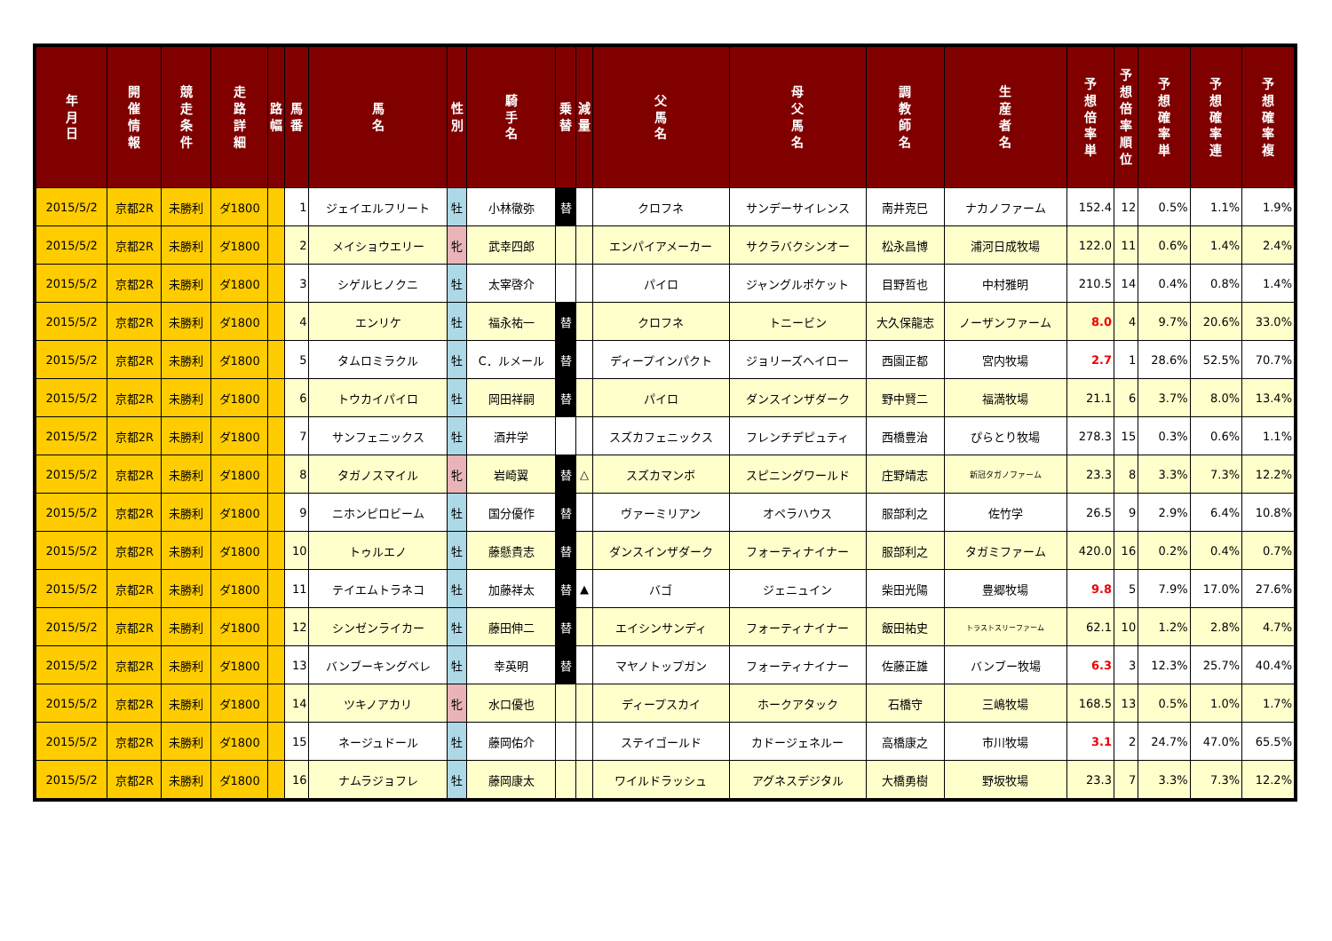| 年 月 日 | 開 催 情 報 | 競 走 条 件 | 走 路 詳 細 | 路 幅 | 馬 番 | 馬 名 | 性 別 | 騎 手 名 | 乗 替 | 減 量 | 父 馬 名 | 母 父 馬 名 | 調 教 師 名 | 生 産 者 名 | 予 想 倍 率 単 | 予 想 倍 率 順 位 | 予 想 確 率 単 | 予 想 確 率 連 | 予 想 確 率 複 |
| --- | --- | --- | --- | --- | --- | --- | --- | --- | --- | --- | --- | --- | --- | --- | --- | --- | --- | --- | --- |
| 2015/5/2 | 京都2R | 未勝利 | ダ1800 | | 1 | ジェイエルフリート | 牡 | 小林徹弥 | 替 | | クロフネ | サンデーサイレンス | 南井克巳 | ナカノファーム | 152.4 | 12 | 0.5% | 1.1% | 1.9% |
| 2015/5/2 | 京都2R | 未勝利 | ダ1800 | | 2 | メイショウエリー | 牝 | 武幸四郎 | | | エンパイアメーカー | サクラバクシンオー | 松永昌博 | 浦河日成牧場 | 122.0 | 11 | 0.6% | 1.4% | 2.4% |
| 2015/5/2 | 京都2R | 未勝利 | ダ1800 | | 3 | シゲルヒノクニ | 牡 | 太宰啓介 | | | パイロ | ジャングルポケット | 目野哲也 | 中村雅明 | 210.5 | 14 | 0.4% | 0.8% | 1.4% |
| 2015/5/2 | 京都2R | 未勝利 | ダ1800 | | 4 | エンリケ | 牡 | 福永祐一 | 替 | | クロフネ | トニービン | 大久保龍志 | ノーザンファーム | 8.0 | 4 | 9.7% | 20.6% | 33.0% |
| 2015/5/2 | 京都2R | 未勝利 | ダ1800 | | 5 | タムロミラクル | 牡 | C．ルメール | 替 | | ディープインパクト | ジョリーズヘイロー | 西園正都 | 宮内牧場 | 2.7 | 1 | 28.6% | 52.5% | 70.7% |
| 2015/5/2 | 京都2R | 未勝利 | ダ1800 | | 6 | トウカイパイロ | 牡 | 岡田祥嗣 | 替 | | パイロ | ダンスインザダーク | 野中賢二 | 福満牧場 | 21.1 | 6 | 3.7% | 8.0% | 13.4% |
| 2015/5/2 | 京都2R | 未勝利 | ダ1800 | | 7 | サンフェニックス | 牡 | 酒井学 | | | スズカフェニックス | フレンチデピュティ | 西橋豊治 | ぴらとり牧場 | 278.3 | 15 | 0.3% | 0.6% | 1.1% |
| 2015/5/2 | 京都2R | 未勝利 | ダ1800 | | 8 | タガノスマイル | 牝 | 岩崎翼 | 替 | △ | スズカマンボ | スピニングワールド | 庄野靖志 | 新冠タガノファーム | 23.3 | 8 | 3.3% | 7.3% | 12.2% |
| 2015/5/2 | 京都2R | 未勝利 | ダ1800 | | 9 | ニホンピロビーム | 牡 | 国分優作 | 替 | | ヴァーミリアン | オペラハウス | 服部利之 | 佐竹学 | 26.5 | 9 | 2.9% | 6.4% | 10.8% |
| 2015/5/2 | 京都2R | 未勝利 | ダ1800 | | 10 | トゥルエノ | 牡 | 藤懸貴志 | 替 | | ダンスインザダーク | フォーティナイナー | 服部利之 | タガミファーム | 420.0 | 16 | 0.2% | 0.4% | 0.7% |
| 2015/5/2 | 京都2R | 未勝利 | ダ1800 | | 11 | テイエムトラネコ | 牡 | 加藤祥太 | 替 | ▲ | バゴ | ジェニュイン | 柴田光陽 | 豊郷牧場 | 9.8 | 5 | 7.9% | 17.0% | 27.6% |
| 2015/5/2 | 京都2R | 未勝利 | ダ1800 | | 12 | シンゼンライカー | 牡 | 藤田伸二 | 替 | | エイシンサンディ | フォーティナイナー | 飯田祐史 | トラストスリーファーム | 62.1 | 10 | 1.2% | 2.8% | 4.7% |
| 2015/5/2 | 京都2R | 未勝利 | ダ1800 | | 13 | バンブーキングベレ | 牡 | 幸英明 | 替 | | マヤノトップガン | フォーティナイナー | 佐藤正雄 | バンブー牧場 | 6.3 | 3 | 12.3% | 25.7% | 40.4% |
| 2015/5/2 | 京都2R | 未勝利 | ダ1800 | | 14 | ツキノアカリ | 牝 | 水口優也 | | | ディープスカイ | ホークアタック | 石橋守 | 三嶋牧場 | 168.5 | 13 | 0.5% | 1.0% | 1.7% |
| 2015/5/2 | 京都2R | 未勝利 | ダ1800 | | 15 | ネージュドール | 牡 | 藤岡佑介 | | | ステイゴールド | カドージェネルー | 高橋康之 | 市川牧場 | 3.1 | 2 | 24.7% | 47.0% | 65.5% |
| 2015/5/2 | 京都2R | 未勝利 | ダ1800 | | 16 | ナムラジョフレ | 牡 | 藤岡康太 | | | ワイルドラッシュ | アグネスデジタル | 大橋勇樹 | 野坂牧場 | 23.3 | 7 | 3.3% | 7.3% | 12.2% |